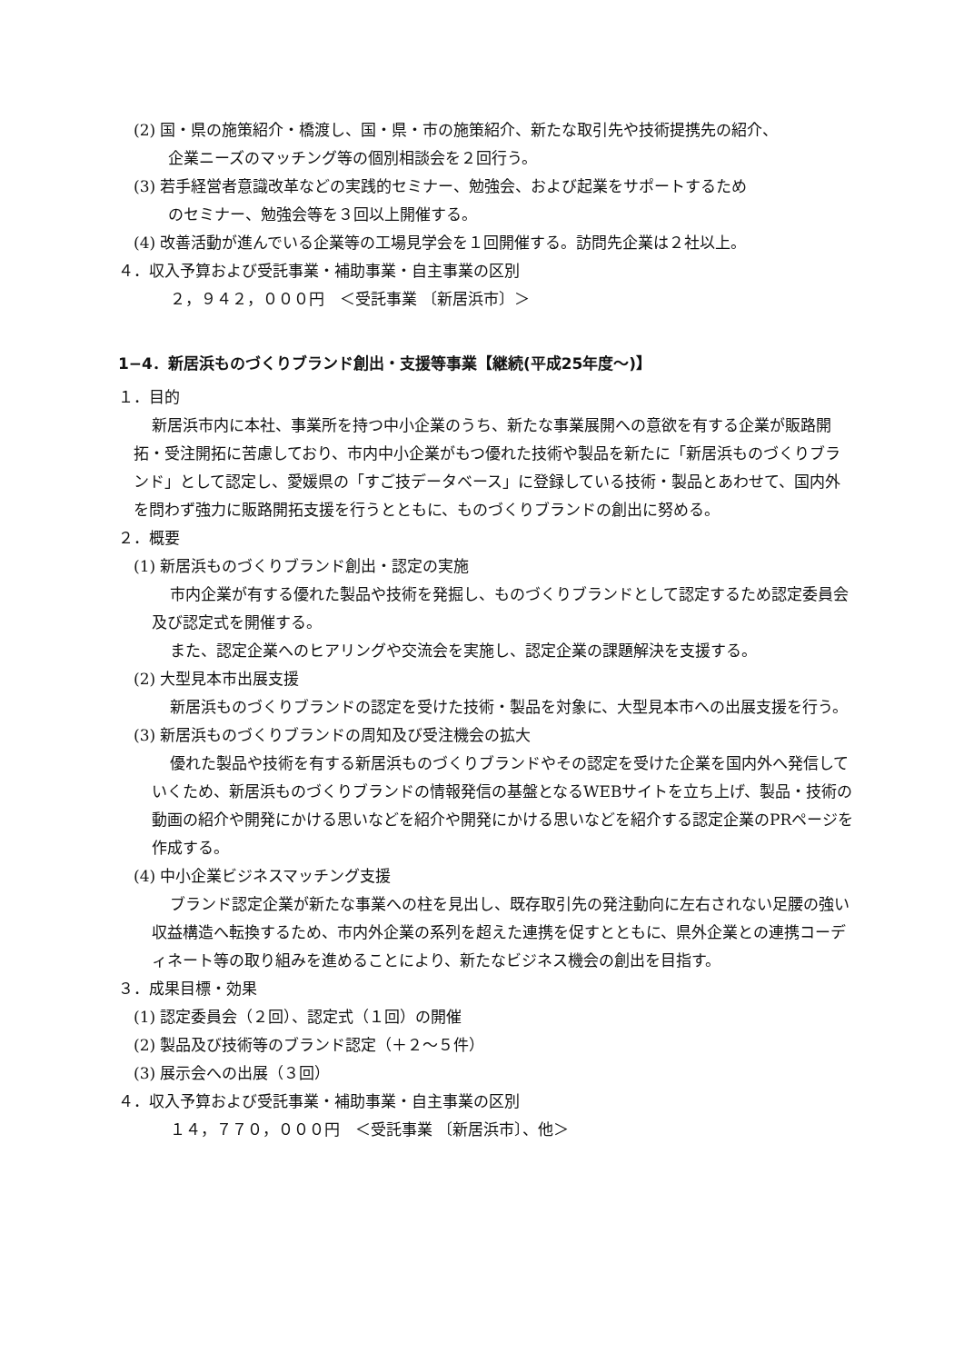(2) 国・県の施策紹介・橋渡し、国・県・市の施策紹介、新たな取引先や技術提携先の紹介、
企業ニーズのマッチング等の個別相談会を２回行う。
(3) 若手経営者意識改革などの実践的セミナー、勉強会、および起業をサポートするため
のセミナー、勉強会等を３回以上開催する。
(4) 改善活動が進んでいる企業等の工場見学会を１回開催する。訪問先企業は２社以上。
４．収入予算および受託事業・補助事業・自主事業の区別
２，９４２，０００円　＜受託事業 〔新居浜市〕＞
1−4．新居浜ものづくりブランド創出・支援等事業【継続(平成25年度〜)】
１．目的
新居浜市内に本社、事業所を持つ中小企業のうち、新たな事業展開への意欲を有する企業が販路開拓・受注開拓に苦慮しており、市内中小企業がもつ優れた技術や製品を新たに「新居浜ものづくりブランド」として認定し、愛媛県の「すご技データベース」に登録している技術・製品とあわせて、国内外を問わず強力に販路開拓支援を行うとともに、ものづくりブランドの創出に努める。
２．概要
(1) 新居浜ものづくりブランド創出・認定の実施
市内企業が有する優れた製品や技術を発掘し、ものづくりブランドとして認定するため認定委員会及び認定式を開催する。
また、認定企業へのヒアリングや交流会を実施し、認定企業の課題解決を支援する。
(2) 大型見本市出展支援
新居浜ものづくりブランドの認定を受けた技術・製品を対象に、大型見本市への出展支援を行う。
(3) 新居浜ものづくりブランドの周知及び受注機会の拡大
優れた製品や技術を有する新居浜ものづくりブランドやその認定を受けた企業を国内外へ発信していくため、新居浜ものづくりブランドの情報発信の基盤となるWEBサイトを立ち上げ、製品・技術の動画の紹介や開発にかける思いなどを紹介や開発にかける思いなどを紹介する認定企業のPRページを作成する。
(4) 中小企業ビジネスマッチング支援
ブランド認定企業が新たな事業への柱を見出し、既存取引先の発注動向に左右されない足腰の強い収益構造へ転換するため、市内外企業の系列を超えた連携を促すとともに、県外企業との連携コーディネート等の取り組みを進めることにより、新たなビジネス機会の創出を目指す。
３．成果目標・効果
(1) 認定委員会（２回）、認定式（１回）の開催
(2) 製品及び技術等のブランド認定（＋２〜５件）
(3) 展示会への出展（３回）
４．収入予算および受託事業・補助事業・自主事業の区別
１４，７７０，０００円　＜受託事業 〔新居浜市〕、他＞